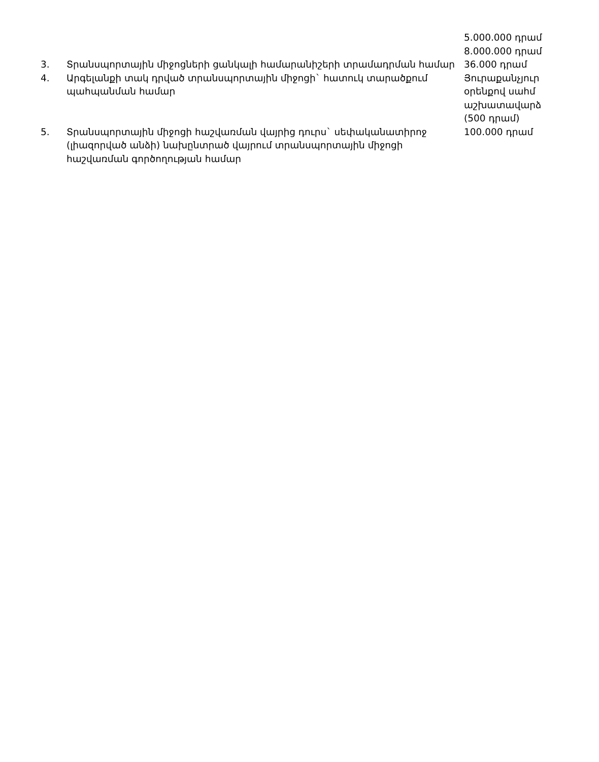| | | 5.000.000 դրամ 8.000.000 դրամ |
| 3. | Տրանսպորտային միջոցների ցանկալի համարանիշերի տրամադրման համար | 36.000 դրամ |
| 4. | Արգելանքի տակ դրված տրանսպորտային միջոցի` հատուկ տարածքում պահպանման համար | Յուրաքանչյուր օրենքով սահմ աշխատավարձ (500 դրամ) |
| 5. | Տրանսպորտային միջոցի հաշվառման վայրից դուրս` սեփականատիրոջ (լիազորված անձի) նախընտրած վայրում տրանսպորտային միջոցի հաշվառման գործողության համար | 100.000 դրամ |